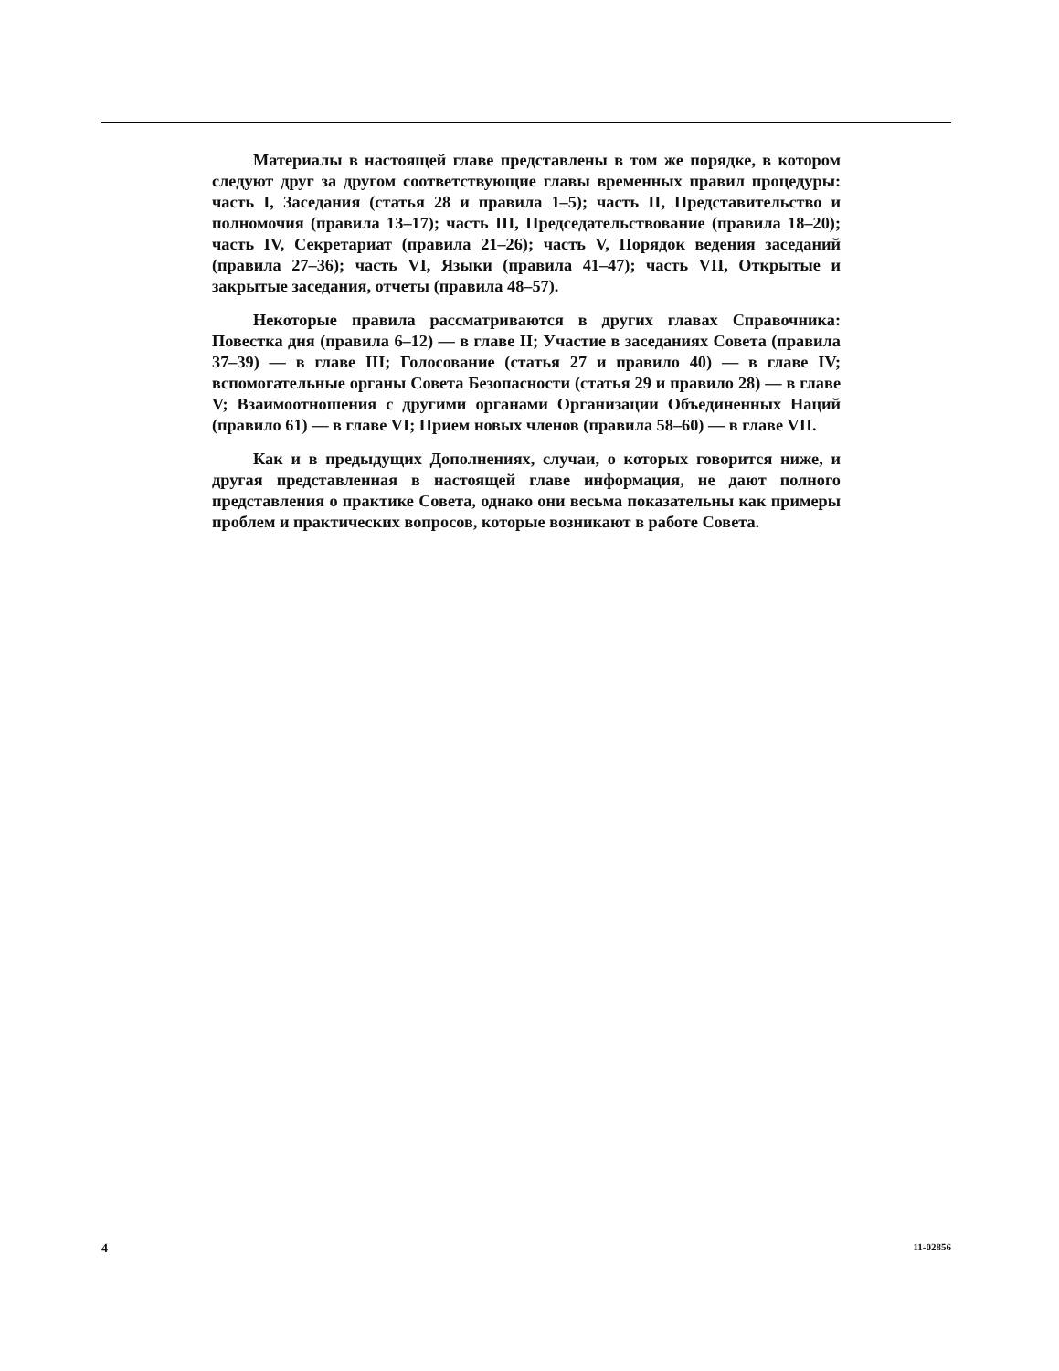Материалы в настоящей главе представлены в том же порядке, в котором следуют друг за другом соответствующие главы временных правил процедуры: часть I, Заседания (статья 28 и правила 1–5); часть II, Представительство и полномочия (правила 13–17); часть III, Председательствование (правила 18–20); часть IV, Секретариат (правила 21–26); часть V, Порядок ведения заседаний (правила 27–36); часть VI, Языки (правила 41–47); часть VII, Открытые и закрытые заседания, отчеты (правила 48–57).
Некоторые правила рассматриваются в других главах Справочника: Повестка дня (правила 6–12) — в главе II; Участие в заседаниях Совета (правила 37–39) — в главе III; Голосование (статья 27 и правило 40) — в главе IV; вспомогательные органы Совета Безопасности (статья 29 и правило 28) — в главе V; Взаимоотношения с другими органами Организации Объединенных Наций (правило 61) — в главе VI; Прием новых членов (правила 58–60) — в главе VII.
Как и в предыдущих Дополнениях, случаи, о которых говорится ниже, и другая представленная в настоящей главе информация, не дают полного представления о практике Совета, однако они весьма показательны как примеры проблем и практических вопросов, которые возникают в работе Совета.
4 11-02856